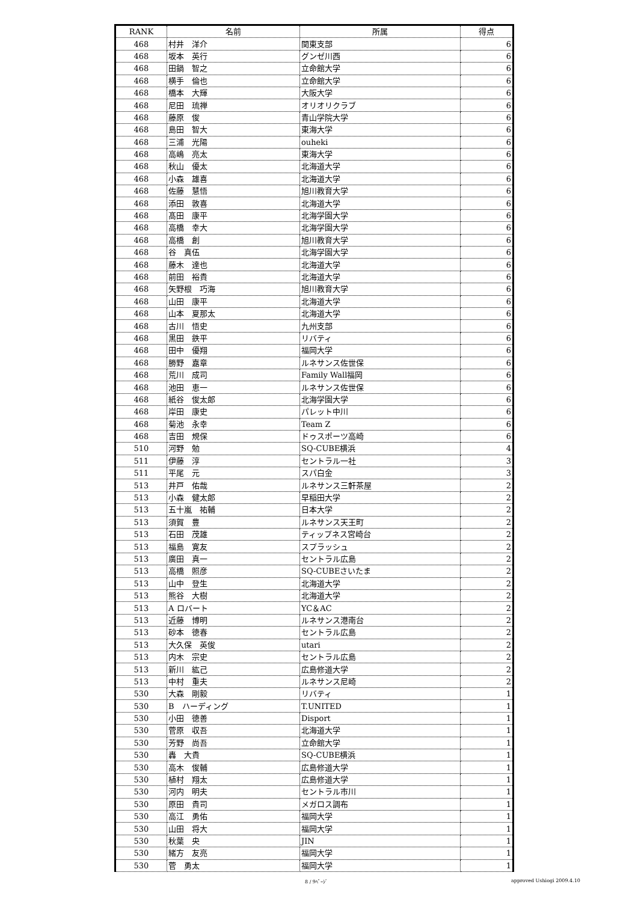| RANK | 名前 | 所属 | 得点 |
| --- | --- | --- | --- |
| 468 | 村井 洋介 | 関東支部 | 6 |
| 468 | 坂本 英行 | グンゼ川西 | 6 |
| 468 | 田鍋 智之 | 立命館大学 | 6 |
| 468 | 横手 倫也 | 立命館大学 | 6 |
| 468 | 橋本 大輝 | 大阪大学 | 6 |
| 468 | 尼田 琉禅 | オリオリクラブ | 6 |
| 468 | 藤原 俊 | 青山学院大学 | 6 |
| 468 | 島田 智大 | 東海大学 | 6 |
| 468 | 三浦 光陽 | ouheki | 6 |
| 468 | 高嶋 亮太 | 東海大学 | 6 |
| 468 | 秋山 優太 | 北海道大学 | 6 |
| 468 | 小森 雄喜 | 北海道大学 | 6 |
| 468 | 佐藤 慧悟 | 旭川教育大学 | 6 |
| 468 | 添田 敦喜 | 北海道大学 | 6 |
| 468 | 髙田 康平 | 北海学園大学 | 6 |
| 468 | 高橋 幸大 | 北海学園大学 | 6 |
| 468 | 高橋 創 | 旭川教育大学 | 6 |
| 468 | 谷 真伍 | 北海学園大学 | 6 |
| 468 | 藤木 達也 | 北海道大学 | 6 |
| 468 | 前田 裕貴 | 北海道大学 | 6 |
| 468 | 矢野根 巧海 | 旭川教育大学 | 6 |
| 468 | 山田 康平 | 北海道大学 | 6 |
| 468 | 山本 夏那太 | 北海道大学 | 6 |
| 468 | 古川 悟史 | 九州支部 | 6 |
| 468 | 黒田 鉄平 | リバティ | 6 |
| 468 | 田中 優翔 | 福岡大学 | 6 |
| 468 | 勝野 嘉章 | ルネサンス佐世保 | 6 |
| 468 | 荒川 成司 | Family Wall福岡 | 6 |
| 468 | 池田 恵一 | ルネサンス佐世保 | 6 |
| 468 | 紙谷 俊太郎 | 北海学園大学 | 6 |
| 468 | 岸田 康史 | パレット中川 | 6 |
| 468 | 菊池 永幸 | Team Z | 6 |
| 468 | 吉田 規保 | ドゥスポーツ高崎 | 6 |
| 510 | 河野 勉 | SQ-CUBE横浜 | 4 |
| 511 | 伊藤 淳 | セントラル一社 | 3 |
| 511 | 平尾 元 | スパ白金 | 3 |
| 513 | 井戸 佑哉 | ルネサンス三軒茶屋 | 2 |
| 513 | 小森 健太郎 | 早稲田大学 | 2 |
| 513 | 五十嵐 祐輔 | 日本大学 | 2 |
| 513 | 須賀 豊 | ルネサンス天王町 | 2 |
| 513 | 石田 茂雄 | ティップネス宮崎台 | 2 |
| 513 | 福島 寛友 | スプラッシュ | 2 |
| 513 | 廣田 真一 | セントラル広島 | 2 |
| 513 | 高橋 照彦 | SQ-CUBEさいたま | 2 |
| 513 | 山中 登生 | 北海道大学 | 2 |
| 513 | 熊谷 大樹 | 北海道大学 | 2 |
| 513 | A ロバート | YC＆AC | 2 |
| 513 | 近藤 博明 | ルネサンス港南台 | 2 |
| 513 | 砂本 徳春 | セントラル広島 | 2 |
| 513 | 大久保 英俊 | utari | 2 |
| 513 | 内木 宗史 | セントラル広島 | 2 |
| 513 | 新川 紘己 | 広島修道大学 | 2 |
| 513 | 中村 重夫 | ルネサンス尼崎 | 2 |
| 530 | 大森 剛毅 | リバティ | 1 |
| 530 | B ハーディング | T.UNITED | 1 |
| 530 | 小田 徳善 | Disport | 1 |
| 530 | 菅原 収吾 | 北海道大学 | 1 |
| 530 | 芳野 尚吾 | 立命館大学 | 1 |
| 530 | 轟 大貴 | SQ-CUBE横浜 | 1 |
| 530 | 高木 俊輔 | 広島修道大学 | 1 |
| 530 | 植村 翔太 | 広島修道大学 | 1 |
| 530 | 河内 明夫 | セントラル市川 | 1 |
| 530 | 原田 貴司 | メガロス調布 | 1 |
| 530 | 高江 勇佑 | 福岡大学 | 1 |
| 530 | 山田 将大 | 福岡大学 | 1 |
| 530 | 秋葉 央 | JIN | 1 |
| 530 | 緒方 友亮 | 福岡大学 | 1 |
| 530 | 菅 勇太 | 福岡大学 | 1 |
8 / 9ﾍﾟｰｼﾞ approved Ushiogi 2009.4.10